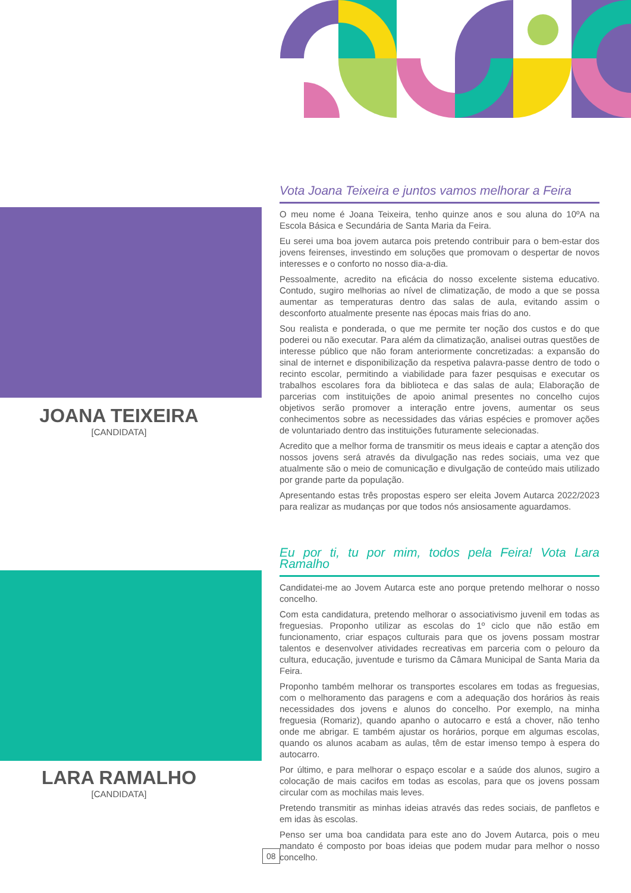JOANA TEIXEIRA
[CANDIDATA]
LARA RAMALHO
[CANDIDATA]
Vota Joana Teixeira e juntos vamos melhorar a Feira
O meu nome é Joana Teixeira, tenho quinze anos e sou aluna do 10ºA na Escola Básica e Secundária de Santa Maria da Feira.
Eu serei uma boa jovem autarca pois pretendo contribuir para o bem-estar dos jovens feirenses, investindo em soluções que promovam o despertar de novos interesses e o conforto no nosso dia-a-dia.
Pessoalmente, acredito na eficácia do nosso excelente sistema educativo. Contudo, sugiro melhorias ao nível de climatização, de modo a que se possa aumentar as temperaturas dentro das salas de aula, evitando assim o desconforto atualmente presente nas épocas mais frias do ano.
Sou realista e ponderada, o que me permite ter noção dos custos e do que poderei ou não executar. Para além da climatização, analisei outras questões de interesse público que não foram anteriormente concretizadas: a expansão do sinal de internet e disponibilização da respetiva palavra-passe dentro de todo o recinto escolar, permitindo a viabilidade para fazer pesquisas e executar os trabalhos escolares fora da biblioteca e das salas de aula; Elaboração de parcerias com instituições de apoio animal presentes no concelho cujos objetivos serão promover a interação entre jovens, aumentar os seus conhecimentos sobre as necessidades das várias espécies e promover ações de voluntariado dentro das instituições futuramente selecionadas.
Acredito que a melhor forma de transmitir os meus ideais e captar a atenção dos nossos jovens será através da divulgação nas redes sociais, uma vez que atualmente são o meio de comunicação e divulgação de conteúdo mais utilizado por grande parte da população.
Apresentando estas três propostas espero ser eleita Jovem Autarca 2022/2023 para realizar as mudanças por que todos nós ansiosamente aguardamos.
Eu por ti, tu por mim, todos pela Feira! Vota Lara Ramalho
Candidatei-me ao Jovem Autarca este ano porque pretendo melhorar o nosso concelho.
Com esta candidatura, pretendo melhorar o associativismo juvenil em todas as freguesias. Proponho utilizar as escolas do 1º ciclo que não estão em funcionamento, criar espaços culturais para que os jovens possam mostrar talentos e desenvolver atividades recreativas em parceria com o pelouro da cultura, educação, juventude e turismo da Câmara Municipal de Santa Maria da Feira.
Proponho também melhorar os transportes escolares em todas as freguesias, com o melhoramento das paragens e com a adequação dos horários às reais necessidades dos jovens e alunos do concelho. Por exemplo, na minha freguesia (Romariz), quando apanho o autocarro e está a chover, não tenho onde me abrigar. E também ajustar os horários, porque em algumas escolas, quando os alunos acabam as aulas, têm de estar imenso tempo à espera do autocarro.
Por último, e para melhorar o espaço escolar e a saúde dos alunos, sugiro a colocação de mais cacifos em todas as escolas, para que os jovens possam circular com as mochilas mais leves.
Pretendo transmitir as minhas ideias através das redes sociais, de panfletos e em idas às escolas.
Penso ser uma boa candidata para este ano do Jovem Autarca, pois o meu mandato é composto por boas ideias que podem mudar para melhor o nosso concelho.
08